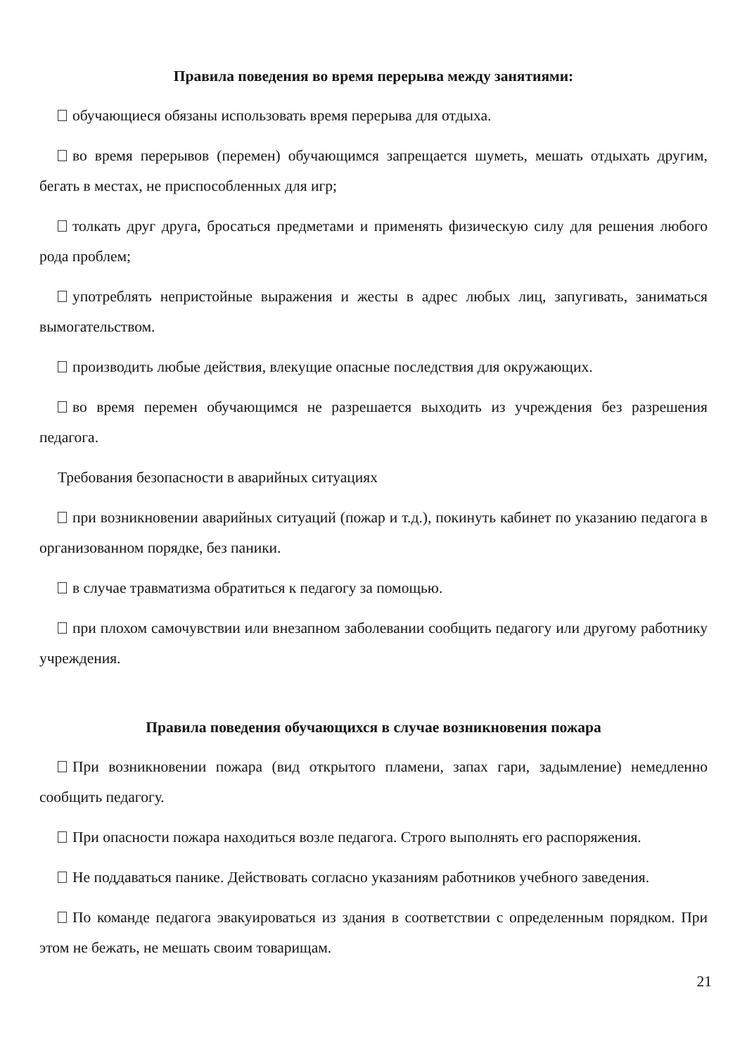Правила поведения во время перерыва между занятиями:
обучающиеся обязаны использовать время перерыва для отдыха.
во время перерывов (перемен) обучающимся запрещается шуметь, мешать отдыхать другим, бегать в местах, не приспособленных для игр;
толкать друг друга, бросаться предметами и применять физическую силу для решения любого рода проблем;
употреблять непристойные выражения и жесты в адрес любых лиц, запугивать, заниматься вымогательством.
производить любые действия, влекущие опасные последствия для окружающих.
во время перемен обучающимся не разрешается выходить из учреждения без разрешения педагога.
Требования безопасности в аварийных ситуациях
при возникновении аварийных ситуаций (пожар и т.д.), покинуть кабинет по указанию педагога в организованном порядке, без паники.
в случае травматизма обратиться к педагогу за помощью.
при плохом самочувствии или внезапном заболевании сообщить педагогу или другому работнику учреждения.
Правила поведения обучающихся в случае возникновения пожара
При возникновении пожара (вид открытого пламени, запах гари, задымление) немедленно сообщить педагогу.
При опасности пожара находиться возле педагога. Строго выполнять его распоряжения.
Не поддаваться панике. Действовать согласно указаниям работников учебного заведения.
По команде педагога эвакуироваться из здания в соответствии с определенным порядком. При этом не бежать, не мешать своим товарищам.
21